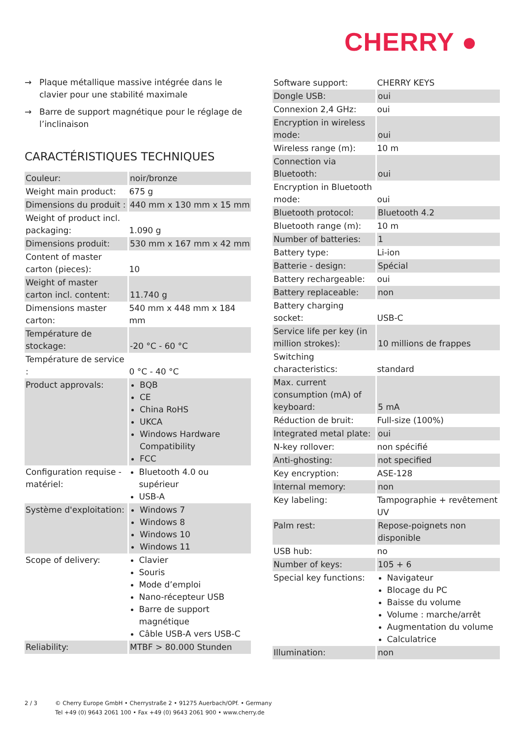CHERRY ●
→ Plaque métallique massive intégrée dans le clavier pour une stabilité maximale
→ Barre de support magnétique pour le réglage de l’inclinaison
CARACTÉRISTIQUES TECHNIQUES
| Couleur: | noir/bronze |
| Weight main product: | 675 g |
| Dimensions du produit : | 440 mm x 130 mm x 15 mm |
| Weight of product incl. packaging: | 1.090 g |
| Dimensions produit: | 530 mm x 167 mm x 42 mm |
| Content of master carton (pieces): | 10 |
| Weight of master carton incl. content: | 11.740 g |
| Dimensions master carton: | 540 mm x 448 mm x 184 mm |
| Température de stockage: | -20 °C - 60 °C |
| Température de service : | 0 °C - 40 °C |
| Product approvals: | BQB CE China RoHS UKCA Windows Hardware Compatibility FCC |
| Configuration requise - matériel: | Bluetooth 4.0 ou supérieur USB-A |
| Système d'exploitation: | Windows 7 Windows 8 Windows 10 Windows 11 |
| Scope of delivery: | Clavier Souris Mode d’emploi Nano-récepteur USB Barre de support magnétique Câble USB-A vers USB-C |
| Reliability: | MTBF > 80.000 Stunden |
| Software support: | CHERRY KEYS |
| Dongle USB: | oui |
| Connexion 2,4 GHz: | oui |
| Encryption in wireless mode: | oui |
| Wireless range (m): | 10 m |
| Connection via Bluetooth: | oui |
| Encryption in Bluetooth mode: | oui |
| Bluetooth protocol: | Bluetooth 4.2 |
| Bluetooth range (m): | 10 m |
| Number of batteries: | 1 |
| Battery type: | Li-ion |
| Batterie - design: | Spécial |
| Battery rechargeable: | oui |
| Battery replaceable: | non |
| Battery charging socket: | USB-C |
| Service life per key (in million strokes): | 10 millions de frappes |
| Switching characteristics: | standard |
| Max. current consumption (mA) of keyboard: | 5 mA |
| Réduction de bruit: | Full-size (100%) |
| Integrated metal plate: | oui |
| N-key rollover: | non spécifié |
| Anti-ghosting: | not specified |
| Key encryption: | ASE-128 |
| Internal memory: | non |
| Key labeling: | Tampographie + revêtement UV |
| Palm rest: | Repose-poignets non disponible |
| USB hub: | no |
| Number of keys: | 105 + 6 |
| Special key functions: | Navigateur Blocage du PC Baisse du volume Volume : marche/arrêt Augmentation du volume Calculatrice |
| Illumination: | non |
2 / 3 © Cherry Europe GmbH • Cherrystraße 2 • 91275 Auerbach/OPf. • Germany
Tel +49 (0) 9643 2061 100 • Fax +49 (0) 9643 2061 900 • www.cherry.de